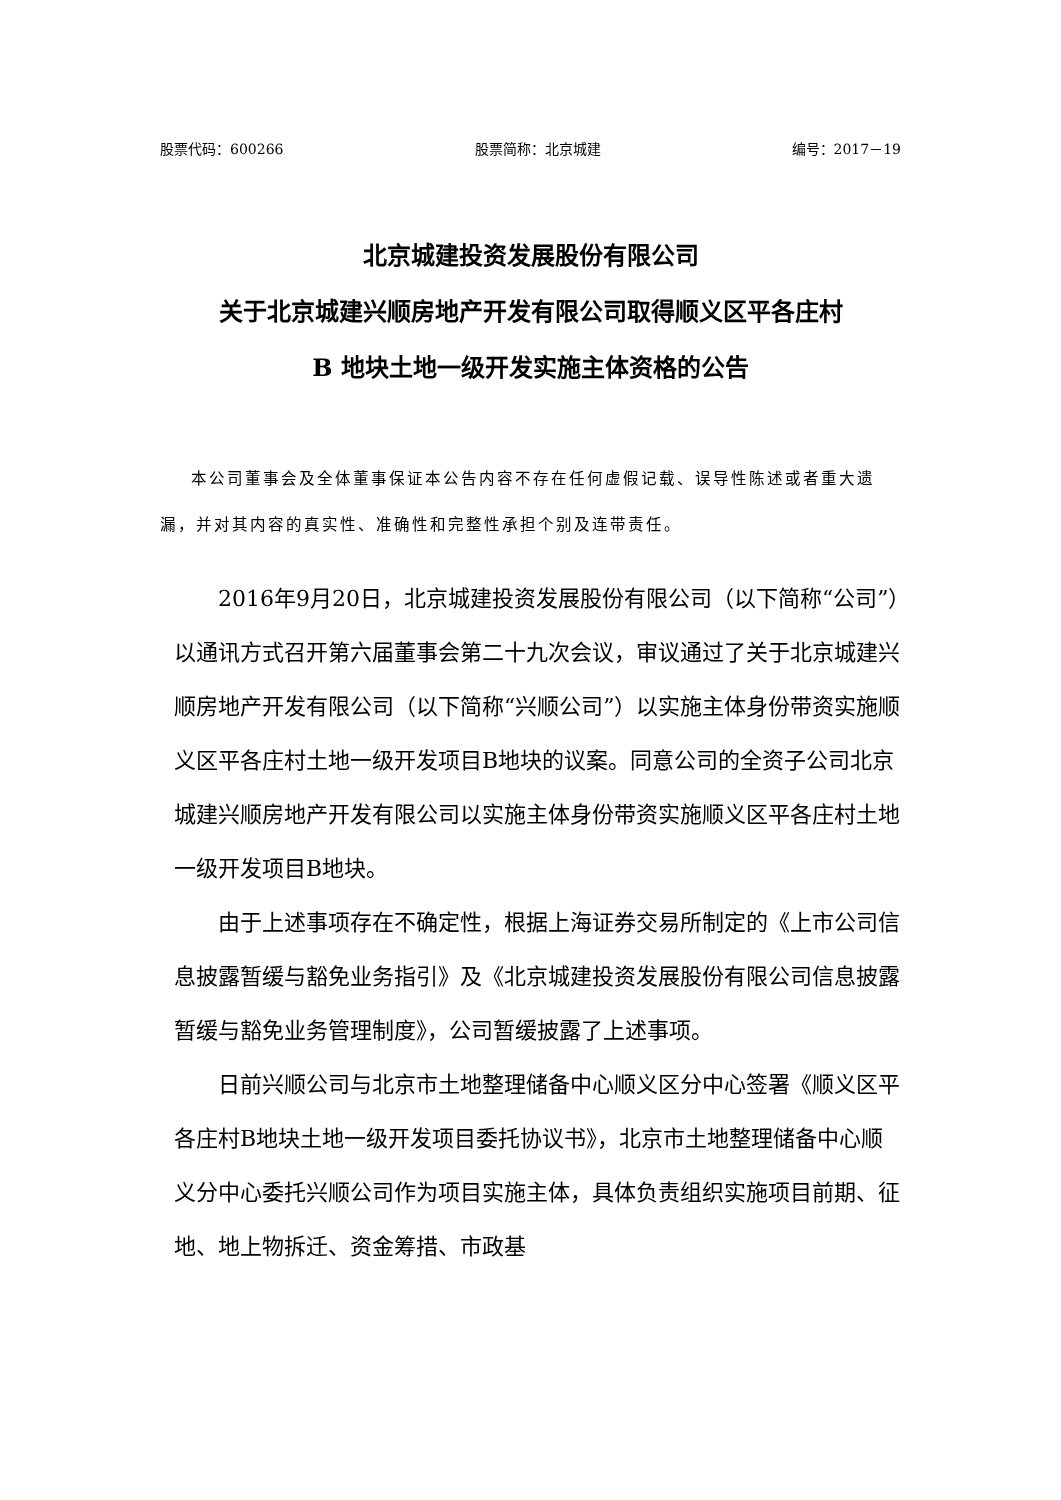股票代码：600266 股票简称：北京城建 编号：2017－19
北京城建投资发展股份有限公司
关于北京城建兴顺房地产开发有限公司取得顺义区平各庄村
B 地块土地一级开发实施主体资格的公告
本公司董事会及全体董事保证本公告内容不存在任何虚假记载、误导性陈述或者重大遗漏，并对其内容的真实性、准确性和完整性承担个别及连带责任。
2016年9月20日，北京城建投资发展股份有限公司（以下简称“公司”）以通讯方式召开第六届董事会第二十九次会议，审议通过了关于北京城建兴顺房地产开发有限公司（以下简称“兴顺公司”）以实施主体身份带资实施顺义区平各庄村土地一级开发项目B地块的议案。同意公司的全资子公司北京城建兴顺房地产开发有限公司以实施主体身份带资实施顺义区平各庄村土地一级开发项目B地块。
由于上述事项存在不确定性，根据上海证券交易所制定的《上市公司信息披露暂缓与豁免业务指引》及《北京城建投资发展股份有限公司信息披露暂缓与豁免业务管理制度》，公司暂缓披露了上述事项。
日前兴顺公司与北京市土地整理储备中心顺义区分中心签署《顺义区平各庄村B地块土地一级开发项目委托协议书》，北京市土地整理储备中心顺义分中心委托兴顺公司作为项目实施主体，具体负责组织实施项目前期、征地、地上物拆迁、资金筹措、市政基